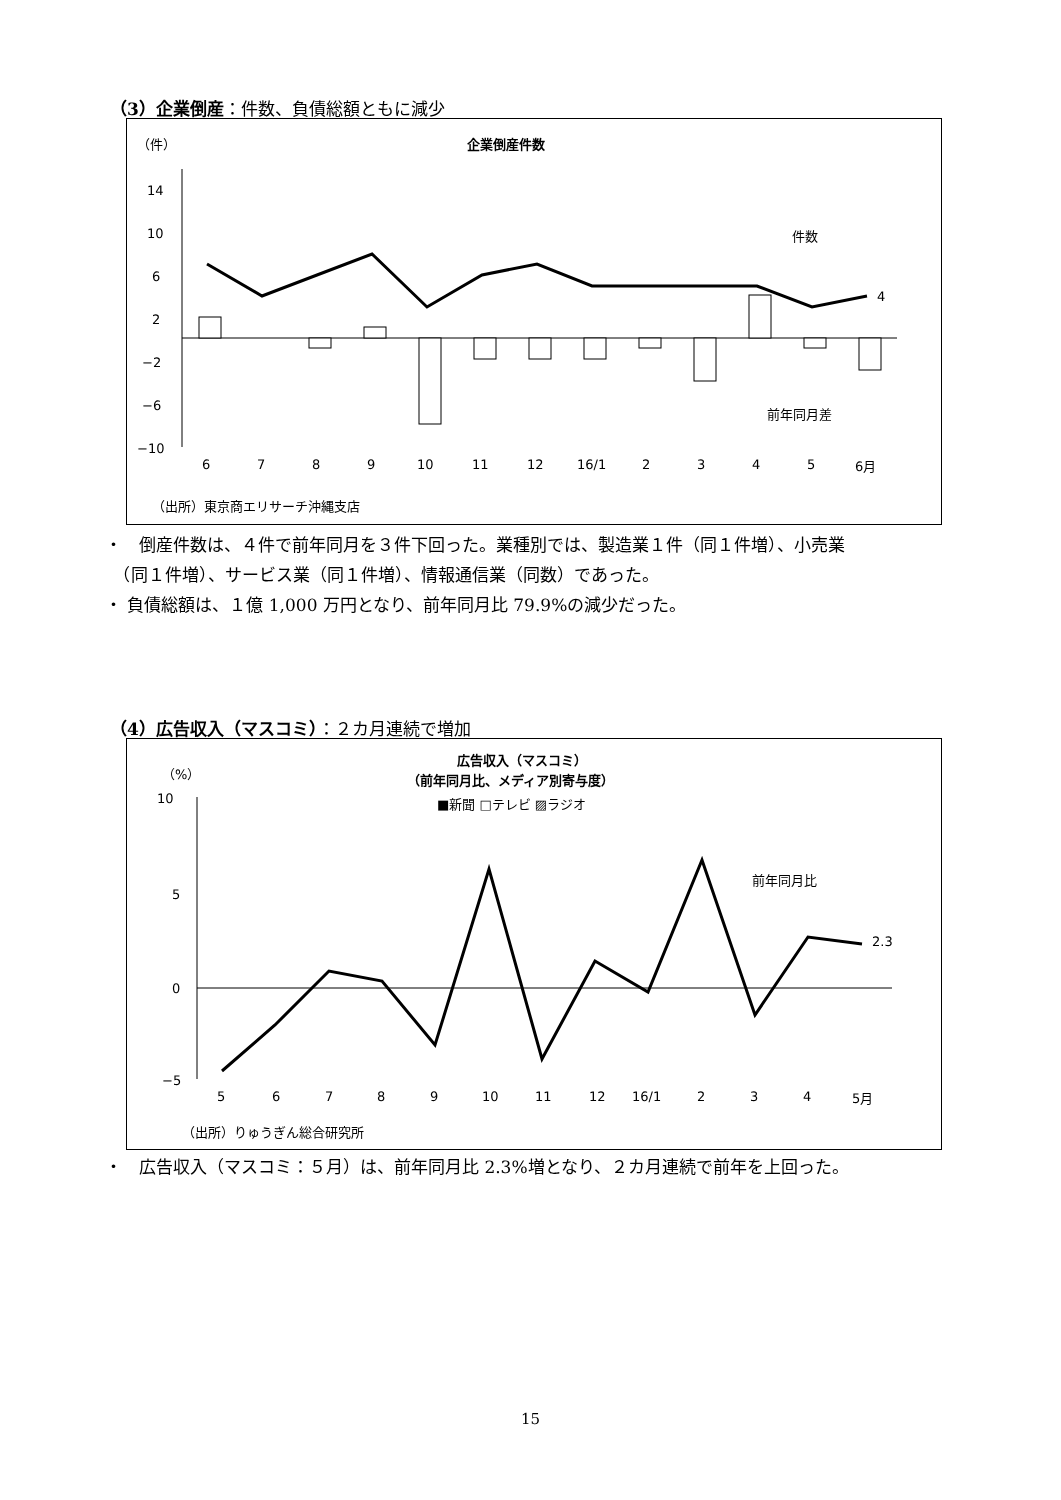（3）企業倒産：件数、負債総額ともに減少
（件）
企業倒産件数
14
10
6
2
−2
−6
−10
件数
4
前年同月差
6
7
8
9
10
11
12
16/1
2
3
4
5
6月
（出所）東京商エリサーチ沖縄支店
・　倒産件数は、４件で前年同月を３件下回った。業種別では、製造業１件（同１件増）、小売業
　（同１件増）、サービス業（同１件増）、情報通信業（同数）であった。
・ 負債総額は、１億 1,000 万円となり、前年同月比 79.9%の減少だった。
（4）広告収入（マスコミ）：２カ月連続で増加
広告収入（マスコミ）
（前年同月比、メディア別寄与度）
■新聞 □テレビ ▨ラジオ
（%）
10
5
0
−5
2.3
前年同月比
5
6
7
8
9
10
11
12
16/1
2
3
4
5月
（出所）りゅうぎん総合研究所
・　広告収入（マスコミ：５月）は、前年同月比 2.3%増となり、２カ月連続で前年を上回った。
15